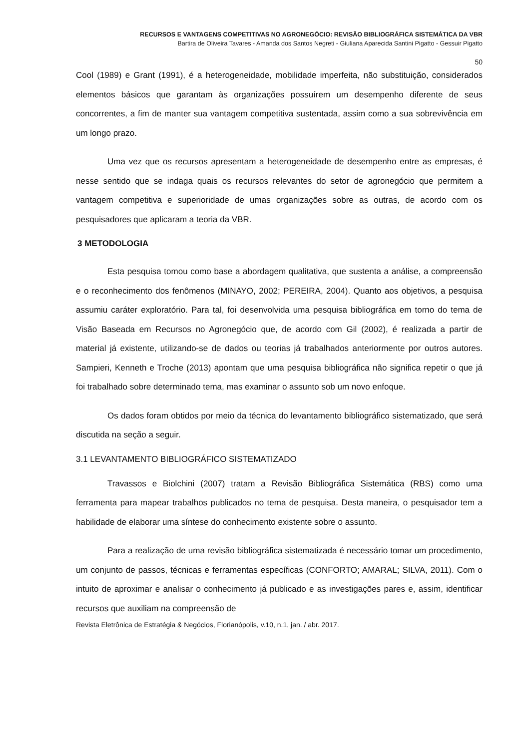RECURSOS E VANTAGENS COMPETITIVAS NO AGRONEGÓCIO: REVISÃO BIBLIOGRÁFICA SISTEMÁTICA DA VBR
Bartira de Oliveira Tavares - Amanda dos Santos Negreti - Giuliana Aparecida Santini Pigatto - Gessuir Pigatto
50
Cool (1989) e Grant (1991), é a heterogeneidade, mobilidade imperfeita, não substituição, considerados elementos básicos que garantam às organizações possuírem um desempenho diferente de seus concorrentes, a fim de manter sua vantagem competitiva sustentada, assim como a sua sobrevivência em um longo prazo.
Uma vez que os recursos apresentam a heterogeneidade de desempenho entre as empresas, é nesse sentido que se indaga quais os recursos relevantes do setor de agronegócio que permitem a vantagem competitiva e superioridade de umas organizações sobre as outras, de acordo com os pesquisadores que aplicaram a teoria da VBR.
3 METODOLOGIA
Esta pesquisa tomou como base a abordagem qualitativa, que sustenta a análise, a compreensão e o reconhecimento dos fenômenos (MINAYO, 2002; PEREIRA, 2004). Quanto aos objetivos, a pesquisa assumiu caráter exploratório. Para tal, foi desenvolvida uma pesquisa bibliográfica em torno do tema de Visão Baseada em Recursos no Agronegócio que, de acordo com Gil (2002), é realizada a partir de material já existente, utilizando-se de dados ou teorias já trabalhados anteriormente por outros autores. Sampieri, Kenneth e Troche (2013) apontam que uma pesquisa bibliográfica não significa repetir o que já foi trabalhado sobre determinado tema, mas examinar o assunto sob um novo enfoque.
Os dados foram obtidos por meio da técnica do levantamento bibliográfico sistematizado, que será discutida na seção a seguir.
3.1 LEVANTAMENTO BIBLIOGRÁFICO SISTEMATIZADO
Travassos e Biolchini (2007) tratam a Revisão Bibliográfica Sistemática (RBS) como uma ferramenta para mapear trabalhos publicados no tema de pesquisa. Desta maneira, o pesquisador tem a habilidade de elaborar uma síntese do conhecimento existente sobre o assunto.
Para a realização de uma revisão bibliográfica sistematizada é necessário tomar um procedimento, um conjunto de passos, técnicas e ferramentas específicas (CONFORTO; AMARAL; SILVA, 2011). Com o intuito de aproximar e analisar o conhecimento já publicado e as investigações pares e, assim, identificar recursos que auxiliam na compreensão de
Revista Eletrônica de Estratégia & Negócios, Florianópolis, v.10, n.1, jan. / abr. 2017.